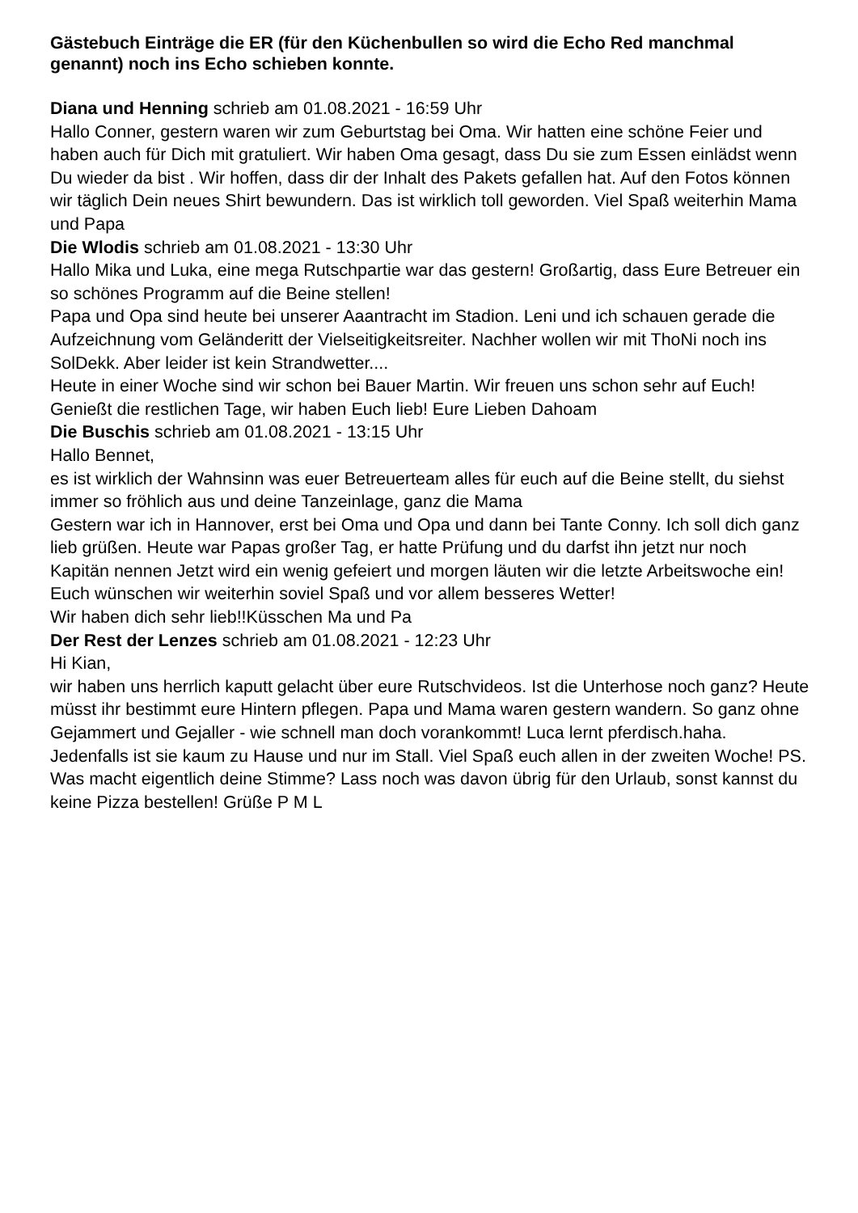Gästebuch Einträge die ER (für den Küchenbullen so wird die Echo Red manchmal genannt) noch ins Echo schieben konnte.
Diana und Henning schrieb am 01.08.2021 - 16:59 Uhr
Hallo Conner, gestern waren wir zum Geburtstag bei Oma. Wir hatten eine schöne Feier und haben auch für Dich mit gratuliert. Wir haben Oma gesagt, dass Du sie zum Essen einlädst wenn Du wieder da bist . Wir hoffen, dass dir der Inhalt des Pakets gefallen hat. Auf den Fotos können wir täglich Dein neues Shirt bewundern. Das ist wirklich toll geworden. Viel Spaß weiterhin Mama und Papa
Die Wlodis schrieb am 01.08.2021 - 13:30 Uhr
Hallo Mika und Luka, eine mega Rutschpartie war das gestern! Großartig, dass Eure Betreuer ein so schönes Programm auf die Beine stellen!
Papa und Opa sind heute bei unserer Aaantracht im Stadion. Leni und ich schauen gerade die Aufzeichnung vom Geländeritt der Vielseitigkeitsreiter. Nachher wollen wir mit ThoNi noch ins SolDekk. Aber leider ist kein Strandwetter....
Heute in einer Woche sind wir schon bei Bauer Martin. Wir freuen uns schon sehr auf Euch! Genießt die restlichen Tage, wir haben Euch lieb! Eure Lieben Dahoam
Die Buschis schrieb am 01.08.2021 - 13:15 Uhr
Hallo Bennet,
es ist wirklich der Wahnsinn was euer Betreuerteam alles für euch auf die Beine stellt, du siehst immer so fröhlich aus und deine Tanzeinlage, ganz die Mama
Gestern war ich in Hannover, erst bei Oma und Opa und dann bei Tante Conny. Ich soll dich ganz lieb grüßen. Heute war Papas großer Tag, er hatte Prüfung und du darfst ihn jetzt nur noch Kapitän nennen Jetzt wird ein wenig gefeiert und morgen läuten wir die letzte Arbeitswoche ein! Euch wünschen wir weiterhin soviel Spaß und vor allem besseres Wetter!
Wir haben dich sehr lieb!!Küsschen Ma und Pa
Der Rest der Lenzes schrieb am 01.08.2021 - 12:23 Uhr
Hi Kian,
wir haben uns herrlich kaputt gelacht über eure Rutschvideos. Ist die Unterhose noch ganz? Heute müsst ihr bestimmt eure Hintern pflegen. Papa und Mama waren gestern wandern. So ganz ohne Gejammert und Gejaller - wie schnell man doch vorankommt! Luca lernt pferdisch.haha. Jedenfalls ist sie kaum zu Hause und nur im Stall. Viel Spaß euch allen in der zweiten Woche! PS. Was macht eigentlich deine Stimme? Lass noch was davon übrig für den Urlaub, sonst kannst du keine Pizza bestellen! Grüße P M L